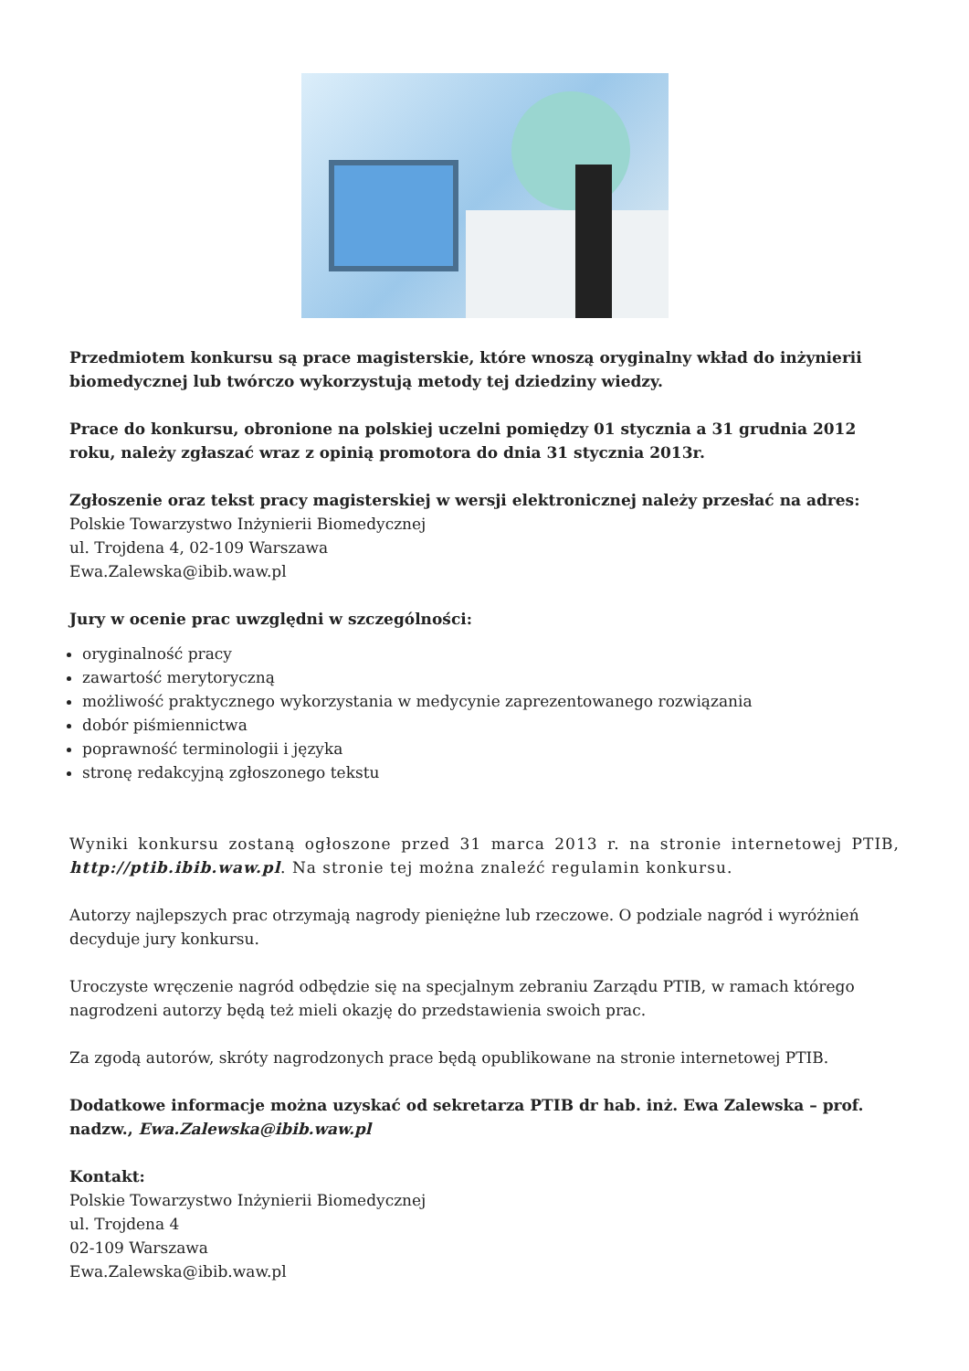Przedmiotem konkursu są prace magisterskie, które wnoszą oryginalny wkład do inżynierii biomedycznej lub twórczo wykorzystują metody tej dziedziny wiedzy.
Prace do konkursu, obronione na polskiej uczelni pomiędzy 01 stycznia a 31 grudnia 2012 roku, należy zgłaszać wraz z opinią promotora do dnia 31 stycznia 2013r.
Zgłoszenie oraz tekst pracy magisterskiej w wersji elektronicznej należy przesłać na adres:
Polskie Towarzystwo Inżynierii Biomedycznej
ul. Trojdena 4, 02-109 Warszawa
Ewa.Zalewska@ibib.waw.pl
Jury w ocenie prac uwzględni w szczególności:
oryginalność pracy
zawartość merytoryczną
możliwość praktycznego wykorzystania w medycynie zaprezentowanego rozwiązania
dobór piśmiennictwa
poprawność terminologii i języka
stronę redakcyjną zgłoszonego tekstu
Wyniki konkursu zostaną ogłoszone przed 31 marca 2013 r. na stronie internetowej PTIB, http://ptib.ibib.waw.pl. Na stronie tej można znaleźć regulamin konkursu.
Autorzy najlepszych prac otrzymają nagrody pieniężne lub rzeczowe. O podziale nagród i wyróżnień decyduje jury konkursu.
Uroczyste wręczenie nagród odbędzie się na specjalnym zebraniu Zarządu PTIB, w ramach którego nagrodzeni autorzy będą też mieli okazję do przedstawienia swoich prac.
Za zgodą autorów, skróty nagrodzonych prace będą opublikowane na stronie internetowej PTIB.
Dodatkowe informacje można uzyskać od sekretarza PTIB dr hab. inż. Ewa Zalewska – prof. nadzw., Ewa.Zalewska@ibib.waw.pl
Kontakt:
Polskie Towarzystwo Inżynierii Biomedycznej
ul. Trojdena 4
02-109 Warszawa
Ewa.Zalewska@ibib.waw.pl